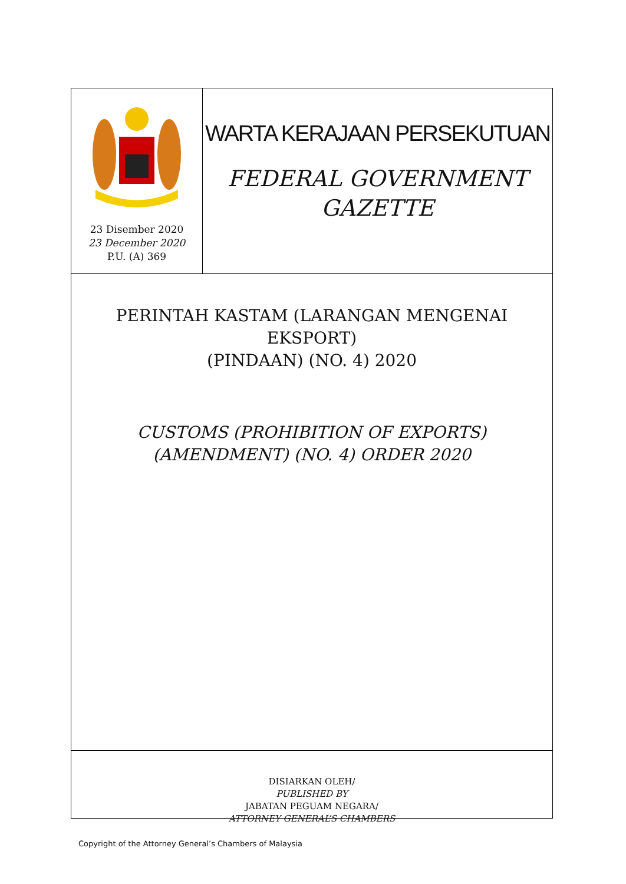23 Disember 2020
23 December 2020
P.U. (A) 369
WARTA KERAJAAN PERSEKUTUAN
FEDERAL GOVERNMENT
GAZETTE
PERINTAH KASTAM (LARANGAN MENGENAI EKSPORT)
(PINDAAN) (NO. 4) 2020
CUSTOMS (PROHIBITION OF EXPORTS)
(AMENDMENT) (NO. 4) ORDER 2020
DISIARKAN OLEH/
PUBLISHED BY
JABATAN PEGUAM NEGARA/
ATTORNEY GENERAL’S CHAMBERS
Copyright of the Attorney General’s Chambers of Malaysia